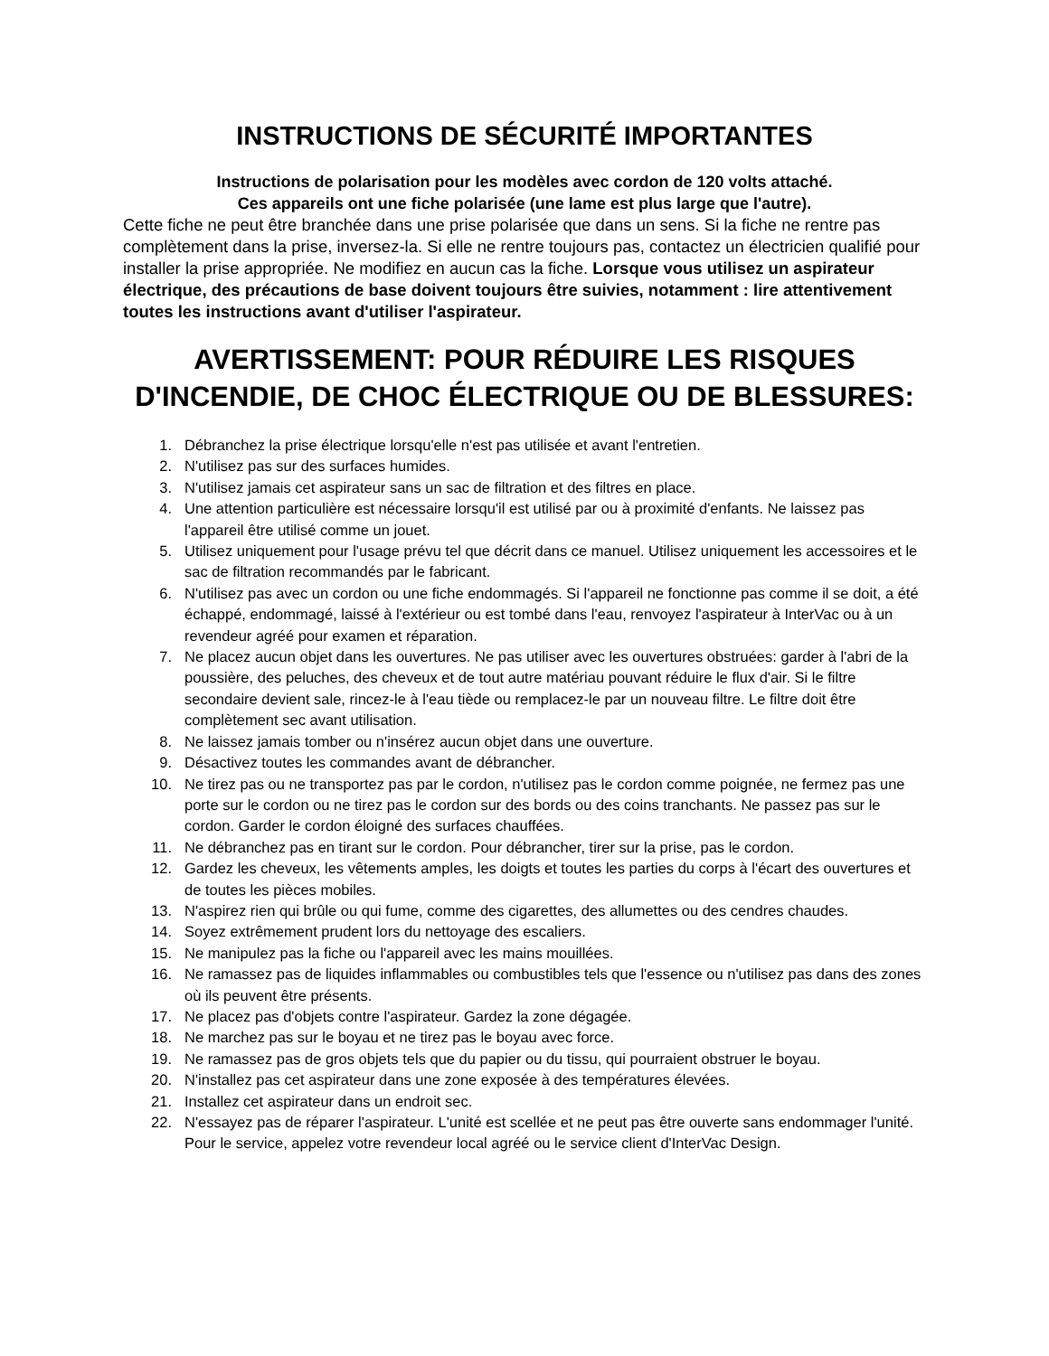INSTRUCTIONS DE SÉCURITÉ IMPORTANTES
Instructions de polarisation pour les modèles avec cordon de 120 volts attaché.
Ces appareils ont une fiche polarisée (une lame est plus large que l'autre).
Cette fiche ne peut être branchée dans une prise polarisée que dans un sens. Si la fiche ne rentre pas complètement dans la prise, inversez-la. Si elle ne rentre toujours pas, contactez un électricien qualifié pour installer la prise appropriée. Ne modifiez en aucun cas la fiche. Lorsque vous utilisez un aspirateur électrique, des précautions de base doivent toujours être suivies, notamment : lire attentivement toutes les instructions avant d'utiliser l'aspirateur.
AVERTISSEMENT: POUR RÉDUIRE LES RISQUES
D'INCENDIE, DE CHOC ÉLECTRIQUE OU DE BLESSURES:
1. Débranchez la prise électrique lorsqu'elle n'est pas utilisée et avant l'entretien.
2. N'utilisez pas sur des surfaces humides.
3. N'utilisez jamais cet aspirateur sans un sac de filtration et des filtres en place.
4. Une attention particulière est nécessaire lorsqu'il est utilisé par ou à proximité d'enfants. Ne laissez pas l'appareil être utilisé comme un jouet.
5. Utilisez uniquement pour l'usage prévu tel que décrit dans ce manuel. Utilisez uniquement les accessoires et le sac de filtration recommandés par le fabricant.
6. N'utilisez pas avec un cordon ou une fiche endommagés. Si l'appareil ne fonctionne pas comme il se doit, a été échappé, endommagé, laissé à l'extérieur ou est tombé dans l'eau, renvoyez l'aspirateur à InterVac ou à un revendeur agréé pour examen et réparation.
7. Ne placez aucun objet dans les ouvertures. Ne pas utiliser avec les ouvertures obstruées: garder à l'abri de la poussière, des peluches, des cheveux et de tout autre matériau pouvant réduire le flux d'air. Si le filtre secondaire devient sale, rincez-le à l'eau tiède ou remplacez-le par un nouveau filtre. Le filtre doit être complètement sec avant utilisation.
8. Ne laissez jamais tomber ou n'insérez aucun objet dans une ouverture.
9. Désactivez toutes les commandes avant de débrancher.
10. Ne tirez pas ou ne transportez pas par le cordon, n'utilisez pas le cordon comme poignée, ne fermez pas une porte sur le cordon ou ne tirez pas le cordon sur des bords ou des coins tranchants. Ne passez pas sur le cordon. Garder le cordon éloigné des surfaces chauffées.
11. Ne débranchez pas en tirant sur le cordon. Pour débrancher, tirer sur la prise, pas le cordon.
12. Gardez les cheveux, les vêtements amples, les doigts et toutes les parties du corps à l'écart des ouvertures et de toutes les pièces mobiles.
13. N'aspirez rien qui brûle ou qui fume, comme des cigarettes, des allumettes ou des cendres chaudes.
14. Soyez extrêmement prudent lors du nettoyage des escaliers.
15. Ne manipulez pas la fiche ou l'appareil avec les mains mouillées.
16. Ne ramassez pas de liquides inflammables ou combustibles tels que l'essence ou n'utilisez pas dans des zones où ils peuvent être présents.
17. Ne placez pas d'objets contre l'aspirateur. Gardez la zone dégagée.
18. Ne marchez pas sur le boyau et ne tirez pas le boyau avec force.
19. Ne ramassez pas de gros objets tels que du papier ou du tissu, qui pourraient obstruer le boyau.
20. N'installez pas cet aspirateur dans une zone exposée à des températures élevées.
21. Installez cet aspirateur dans un endroit sec.
22. N'essayez pas de réparer l'aspirateur. L'unité est scellée et ne peut pas être ouverte sans endommager l'unité. Pour le service, appelez votre revendeur local agréé ou le service client d'InterVac Design.